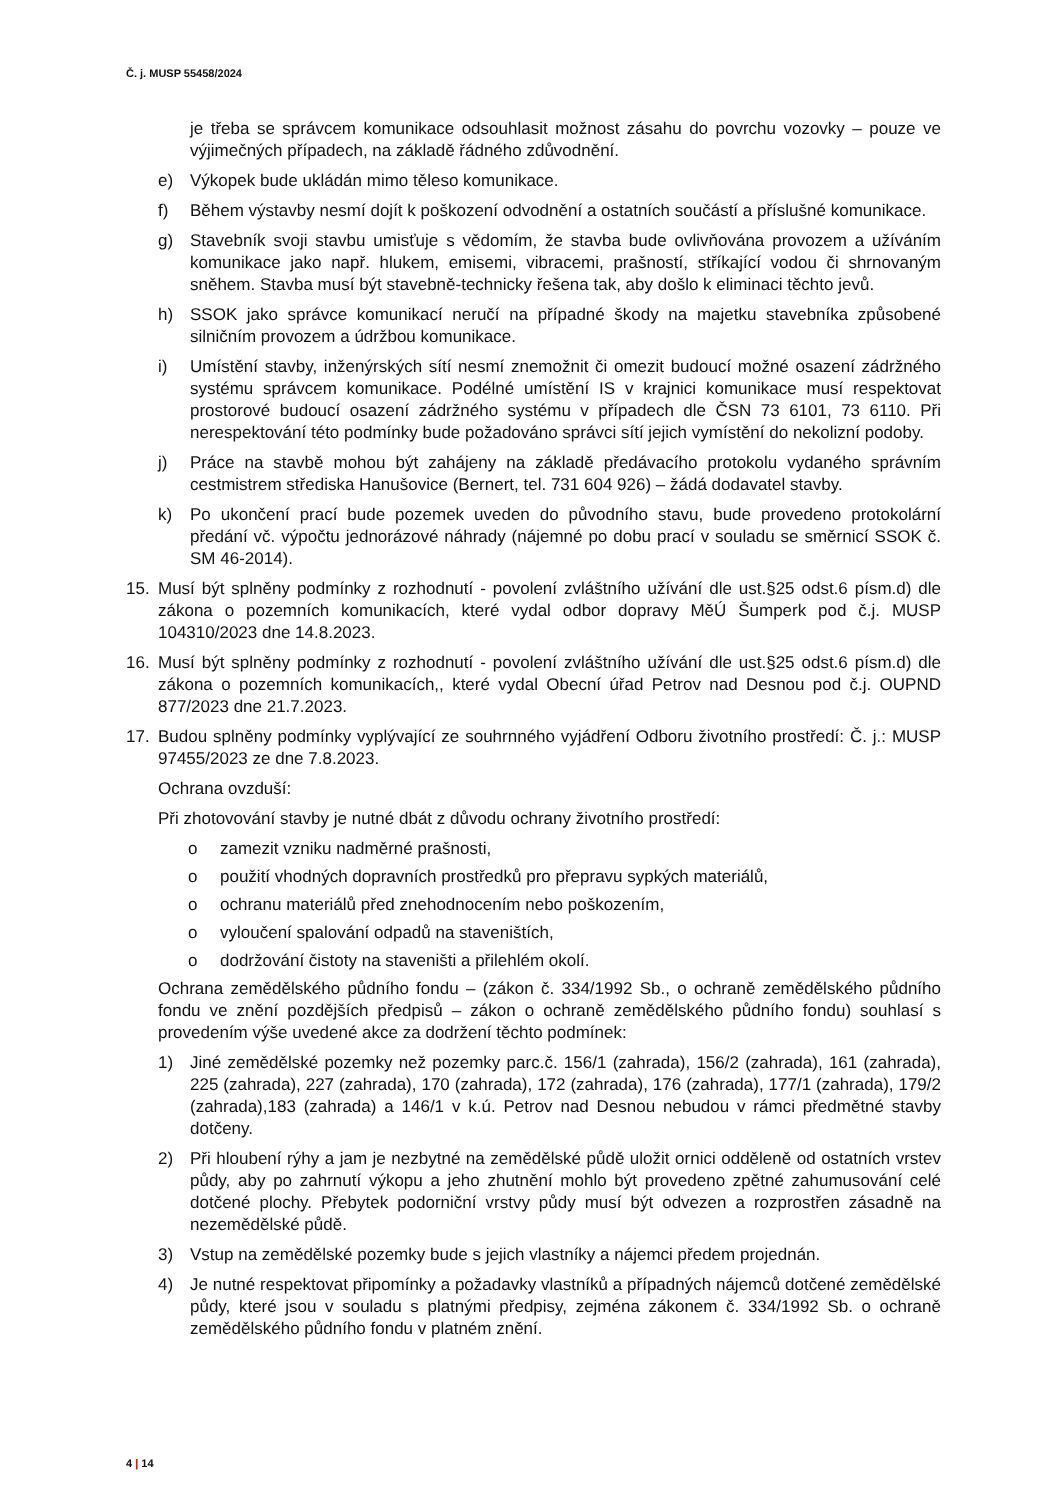Č. j. MUSP 55458/2024
je třeba se správcem komunikace odsouhlasit možnost zásahu do povrchu vozovky – pouze ve výjimečných případech, na základě řádného zdůvodnění.
e) Výkopek bude ukládán mimo těleso komunikace.
f) Během výstavby nesmí dojít k poškození odvodnění a ostatních součástí a příslušné komunikace.
g) Stavebník svoji stavbu umisťuje s vědomím, že stavba bude ovlivňována provozem a užíváním komunikace jako např. hlukem, emisemi, vibracemi, prašností, stříkající vodou či shrnovaným sněhem. Stavba musí být stavebně-technicky řešena tak, aby došlo k eliminaci těchto jevů.
h) SSOK jako správce komunikací neručí na případné škody na majetku stavebníka způsobené silničním provozem a údržbou komunikace.
i) Umístění stavby, inženýrských sítí nesmí znemožnit či omezit budoucí možné osazení zádržného systému správcem komunikace. Podélné umístění IS v krajnici komunikace musí respektovat prostorové budoucí osazení zádržného systému v případech dle ČSN 73 6101, 73 6110. Při nerespektování této podmínky bude požadováno správci sítí jejich vymístění do nekolizní podoby.
j) Práce na stavbě mohou být zahájeny na základě předávacího protokolu vydaného správním cestmistrem střediska Hanušovice (Bernert, tel. 731 604 926) – žádá dodavatel stavby.
k) Po ukončení prací bude pozemek uveden do původního stavu, bude provedeno protokolární předání vč. výpočtu jednorázové náhrady (nájemné po dobu prací v souladu se směrnicí SSOK č. SM 46-2014).
15. Musí být splněny podmínky z rozhodnutí - povolení zvláštního užívání dle ust.§25 odst.6 písm.d) dle zákona o pozemních komunikacích, které vydal odbor dopravy MěÚ Šumperk pod č.j. MUSP 104310/2023 dne 14.8.2023.
16. Musí být splněny podmínky z rozhodnutí - povolení zvláštního užívání dle ust.§25 odst.6 písm.d) dle zákona o pozemních komunikacích,, které vydal Obecní úřad Petrov nad Desnou pod č.j. OUPND 877/2023 dne 21.7.2023.
17. Budou splněny podmínky vyplývající ze souhrnného vyjádření Odboru životního prostředí: Č. j.: MUSP 97455/2023 ze dne 7.8.2023.
Ochrana ovzduší:
Při zhotovování stavby je nutné dbát z důvodu ochrany životního prostředí:
o zamezit vzniku nadměrné prašnosti,
o použití vhodných dopravních prostředků pro přepravu sypkých materiálů,
o ochranu materiálů před znehodnocením nebo poškozením,
o vyloučení spalování odpadů na staveništích,
o dodržování čistoty na staveništi a přilehlém okolí.
Ochrana zemědělského půdního fondu – (zákon č. 334/1992 Sb., o ochraně zemědělského půdního fondu ve znění pozdějších předpisů – zákon o ochraně zemědělského půdního fondu) souhlasí s provedením výše uvedené akce za dodržení těchto podmínek:
1) Jiné zemědělské pozemky než pozemky parc.č. 156/1 (zahrada), 156/2 (zahrada), 161 (zahrada), 225 (zahrada), 227 (zahrada), 170 (zahrada), 172 (zahrada), 176 (zahrada), 177/1 (zahrada), 179/2 (zahrada),183 (zahrada) a 146/1 v k.ú. Petrov nad Desnou nebudou v rámci předmětné stavby dotčeny.
2) Při hloubení rýhy a jam je nezbytné na zemědělské půdě uložit ornici odděleně od ostatních vrstev půdy, aby po zahrnutí výkopu a jeho zhutnění mohlo být provedeno zpětné zahumusování celé dotčené plochy. Přebytek podorniční vrstvy půdy musí být odvezen a rozprostřen zásadně na nezemědělské půdě.
3) Vstup na zemědělské pozemky bude s jejich vlastníky a nájemci předem projednán.
4) Je nutné respektovat připomínky a požadavky vlastníků a případných nájemců dotčené zemědělské půdy, které jsou v souladu s platnými předpisy, zejména zákonem č. 334/1992 Sb. o ochraně zemědělského půdního fondu v platném znění.
4 | 14